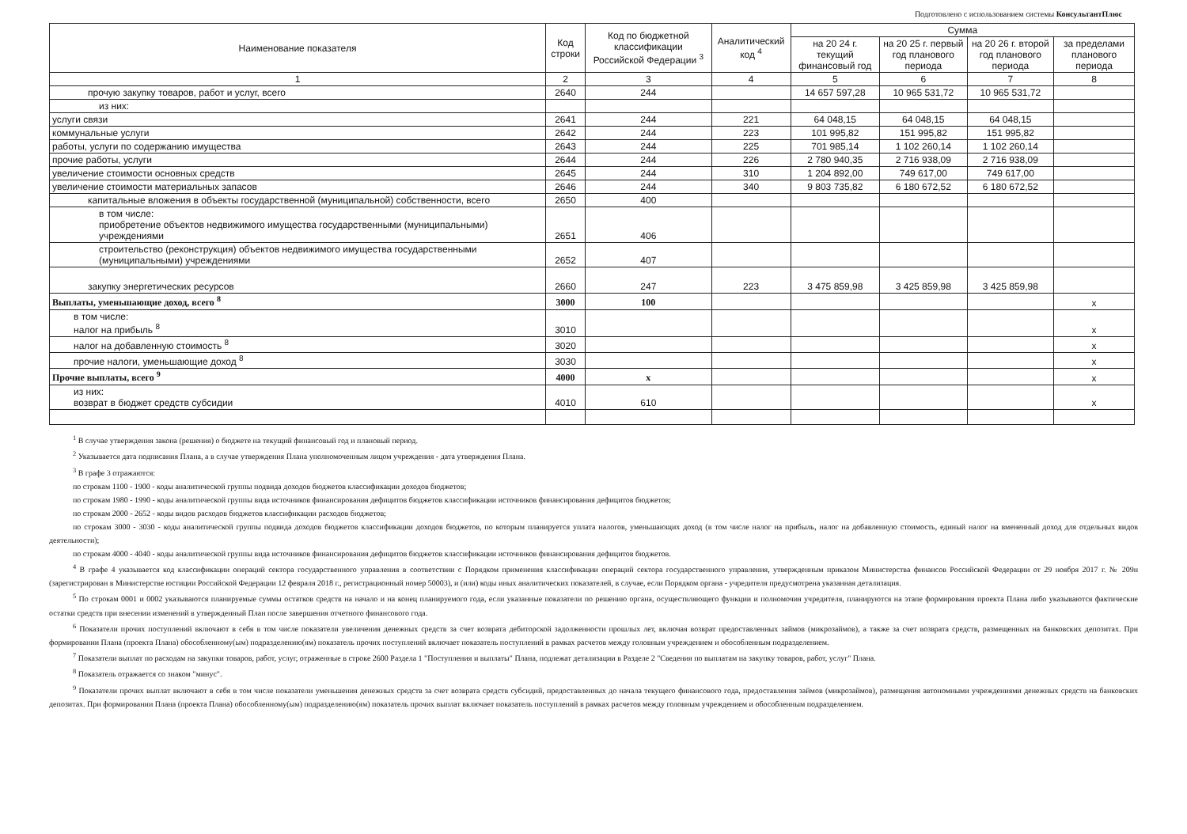Подготовлено с использованием системы КонсультантПлюс
| Наименование показателя | Код строки | Код по бюджетной классификации Российской Федерации <sup>3</sup> | Аналитический код <sup>4</sup> | Сумма | | | |
| --- | --- | --- | --- | --- | --- | --- | --- |
| | | | | на 20 24 г. текущий финансовый год | на 20 25 г. первый год планового периода | на 20 26 г. второй год планового периода | за пределами планового периода |
| 1 | 2 | 3 | 4 | 5 | 6 | 7 | 8 |
| прочую закупку товаров, работ и услуг, всего | 2640 | 244 | | 14 657 597,28 | 10 965 531,72 | 10 965 531,72 | |
| из них: | | | | | | | |
| услуги связи | 2641 | 244 | 221 | 64 048,15 | 64 048,15 | 64 048,15 | |
| коммунальные услуги | 2642 | 244 | 223 | 101 995,82 | 151 995,82 | 151 995,82 | |
| работы, услуги по содержанию имущества | 2643 | 244 | 225 | 701 985,14 | 1 102 260,14 | 1 102 260,14 | |
| прочие работы, услуги | 2644 | 244 | 226 | 2 780 940,35 | 2 716 938,09 | 2 716 938,09 | |
| увеличение стоимости основных средств | 2645 | 244 | 310 | 1 204 892,00 | 749 617,00 | 749 617,00 | |
| увеличение стоимости материальных запасов | 2646 | 244 | 340 | 9 803 735,82 | 6 180 672,52 | 6 180 672,52 | |
| капитальные вложения в объекты государственной (муниципальной) собственности, всего | 2650 | 400 | | | | | |
| в том числе: приобретение объектов недвижимого имущества государственными (муниципальными) учреждениями | 2651 | 406 | | | | | |
| строительство (реконструкция) объектов недвижимого имущества государственными (муниципальными) учреждениями | 2652 | 407 | | | | | |
| закупку энергетических ресурсов | 2660 | 247 | 223 | 3 475 859,98 | 3 425 859,98 | 3 425 859,98 | |
| Выплаты, уменьшающие доход, всего <sup>8</sup> | 3000 | 100 | | | | | x |
| в том числе: налог на прибыль <sup>8</sup> | 3010 | | | | | | x |
| налог на добавленную стоимость <sup>8</sup> | 3020 | | | | | | x |
| прочие налоги, уменьшающие доход <sup>8</sup> | 3030 | | | | | | x |
| Прочие выплаты, всего <sup>9</sup> | 4000 | x | | | | | x |
| из них: возврат в бюджет средств субсидии | 4010 | 610 | | | | | x |
<sup>1</sup> В случае утверждения закона (решения) о бюджете на текущий финансовый год и плановый период.
<sup>2</sup> Указывается дата подписания Плана, а в случае утверждения Плана уполномоченным лицом учреждения - дата утверждения Плана.
<sup>3</sup> В графе 3 отражаются:
по строкам 1100 - 1900 - коды аналитической группы подвида доходов бюджетов классификации доходов бюджетов;
по строкам 1980 - 1990 - коды аналитической группы вида источников финансирования дефицитов бюджетов классификации источников финансирования дефицитов бюджетов;
по строкам 2000 - 2652 - коды видов расходов бюджетов классификации расходов бюджетов;
по строкам 3000 - 3030 - коды аналитической группы подвида доходов бюджетов классификации доходов бюджетов, по которым планируется уплата налогов, уменьшающих доход (в том числе налог на прибыль, налог на добавленную стоимость, единый налог на вмененный доход для отдельных видов деятельности);
по строкам 4000 - 4040 - коды аналитической группы вида источников финансирования дефицитов бюджетов классификации источников финансирования дефицитов бюджетов.
<sup>4</sup> В графе 4 указывается код классификации операций сектора государственного управления в соответствии с Порядком применения классификации операций сектора государственного управления, утвержденным приказом Министерства финансов Российской Федерации от 29 ноября 2017 г. № 209н (зарегистрирован в Министерстве юстиции Российской Федерации 12 февраля 2018 г., регистрационный номер 50003), и (или) коды иных аналитических показателей, в случае, если Порядком органа - учредителя предусмотрена указанная детализация.
<sup>5</sup> По строкам 0001 и 0002 указываются планируемые суммы остатков средств на начало и на конец планируемого года, если указанные показатели по решению органа, осуществляющего функции и полномочия учредителя, планируются на этапе формирования проекта Плана либо указываются фактические остатки средств при внесении изменений в утвержденный План после завершения отчетного финансового года.
<sup>6</sup> Показатели прочих поступлений включают в себя в том числе показатели увеличения денежных средств за счет возврата дебиторской задолженности прошлых лет, включая возврат предоставленных займов (микрозаймов), а также за счет возврата средств, размещенных на банковских депозитах. При формировании Плана (проекта Плана) обособленному(ым) подразделению(ям) показатель прочих поступлений включает показатель поступлений в рамках расчетов между головным учреждением и обособленным подразделением.
<sup>7</sup> Показатели выплат по расходам на закупки товаров, работ, услуг, отраженные в строке 2600 Раздела 1 "Поступления и выплаты" Плана, подлежат детализации в Разделе 2 "Сведения по выплатам на закупку товаров, работ, услуг" Плана.
<sup>8</sup> Показатель отражается со знаком "минус".
<sup>9</sup> Показатели прочих выплат включают в себя в том числе показатели уменьшения денежных средств за счет возврата средств субсидий, предоставленных до начала текущего финансового года, предоставления займов (микрозаймов), размещения автономными учреждениями денежных средств на банковских депозитах. При формировании Плана (проекта Плана) обособленному(ым) подразделению(ям) показатель прочих выплат включает показатель поступлений в рамках расчетов между головным учреждением и обособленным подразделением.